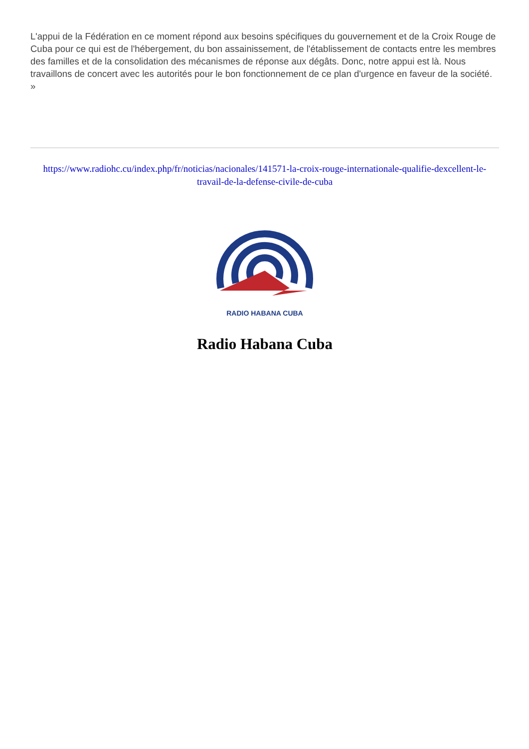L'appui de la Fédération en ce moment répond aux besoins spécifiques du gouvernement et de la Croix Rouge de Cuba pour ce qui est de l'hébergement, du bon assainissement, de l'établissement de contacts entre les membres des familles et de la consolidation des mécanismes de réponse aux dégâts. Donc, notre appui est là. Nous travaillons de concert avec les autorités pour le bon fonctionnement de ce plan d'urgence en faveur de la société. »
https://www.radiohc.cu/index.php/fr/noticias/nacionales/141571-la-croix-rouge-internationale-qualifie-dexcellent-le-travail-de-la-defense-civile-de-cuba
RADIO HABANA CUBA
Radio Habana Cuba